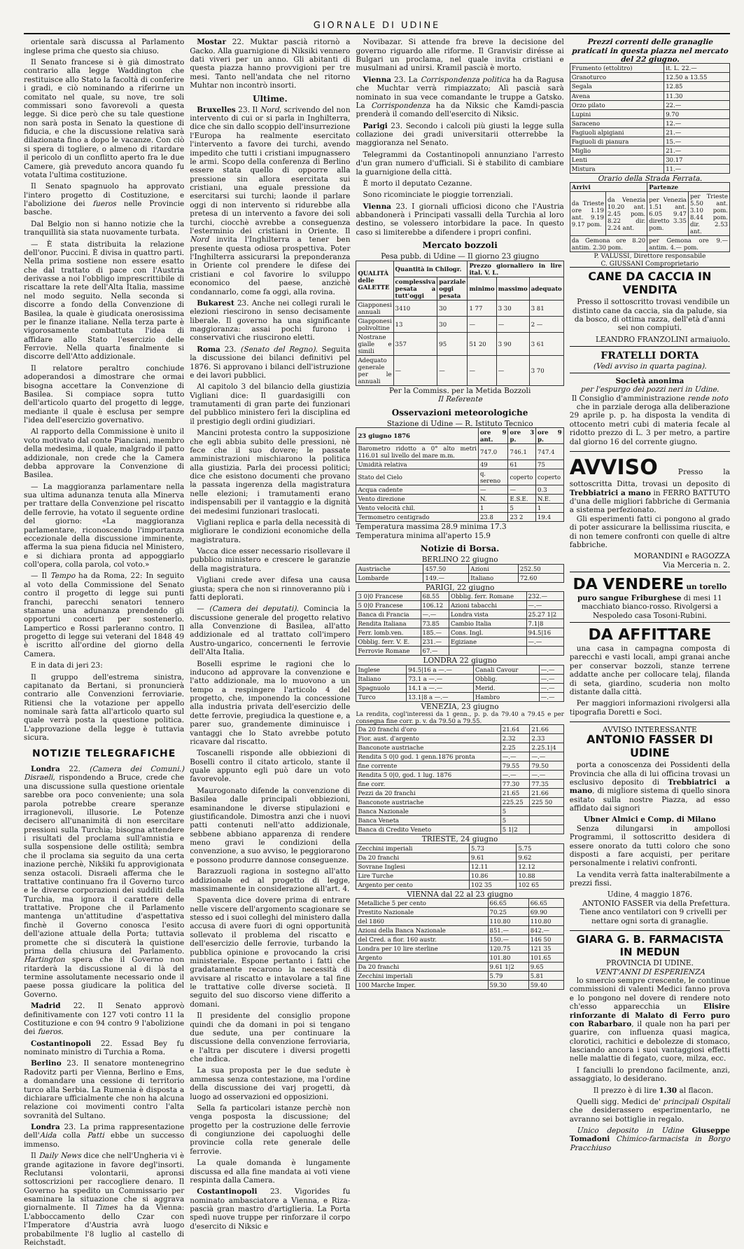GIORNALE DI UDINE
orientale sarà discussa al Parlamento inglese prima che questo sia chiuso.
Il Senato francese si è già dimostrato contrario alla legge Waddington che restituisce allo Stato la facoltà di conferire i gradi, e ciò nominando a riferirne un comitato nel quale, su nove, tre soli commissari sono favorevoli a questa legge. Si dice però che su tale questione non sarà posta in Senato la questione di fiducia, e che la discussione relativa sarà dilazionata fino a dopo le vacanze. Con ciò si spera di togliere, o almeno di ritardare il pericolo di un conflitto aperto fra le due Camere, già preveduto ancora quando fu votata l'ultima costituzione.
Il Senato spagnuolo ha approvato l'intero progetto di Costituzione, e l'abolizione dei fueros nelle Provincie basche.
Dal Belgio non si hanno notizie che la tranquillità sia stata nuovamente turbata.
— È stata distribuita la relazione dell'onor. Puccini. È divisa in quattro parti. Nella prima sostiene non essere esatto che dal trattato di pace con l'Austria derivasse a noi l'obbligo imprescrittibile di riscattare la rete dell'Alta Italia, massime nel modo seguito. Nella seconda si discorre a fondo della Convenzione di Basilea, la quale è giudicata onerosissima per le finanze italiane. Nella terza parte è vigorosamente combattuta l'idea di affidare allo Stato l'esercizio delle Ferrovie. Nella quarta finalmente si discorre dell'Atto addizionale.
Il relatore peraltro conchiude adoperandosi a dimostrare che ormai bisogna accettare la Convenzione di Basilea. Si compiace sopra tutto dell'articolo quarto del progetto di legge, mediante il quale è esclusa per sempre l'idea dell'esercizio governativo.
Al rapporto della Commissione è unito il voto motivato dal conte Pianciani, membro della medesima, il quale, malgrado il patto addizionale, non crede che la Camera debba approvare la Convenzione di Basilea.
— La maggioranza parlamentare nella sua ultima adunanza tenuta alla Minerva per trattare della Convenzione pel riscatto delle ferrovie, ha votato il seguente ordine del giorno: «La maggioranza parlamentare, riconoscendo l'importanza eccezionale della discussione imminente, afferma la sua piena fiducia nel Ministero, e si dichiara pronta ad appoggiarlo coll'opera, colla parola, col voto.»
— Il Tempo ha da Roma, 22: In seguito al voto della Commissione del Senato contro il progetto di legge sui punti franchi, parecchi senatori tennero stamane una adunanza prendendo gli opportuni concerti per sostenerlo. Lampertico e Rossi parleranno contro. Il progetto di legge sui veterani del 1848 49 è iscritto all'ordine del giorno della Camera.
E in data di jeri 23:
Il gruppo dell'estrema sinistra, capitanato da Bertani, si pronuncierà contrario alle Convenzioni ferroviarie. Ritiensi che la votazione per appello nominale sarà fatta all'articolo quarto sul quale verrà posta la questione politica. L'approvazione della legge è tuttavia sicura.
NOTIZIE TELEGRAFICHE
Londra 22. (Camera dei Comuni.) Disraeli, rispondendo a Bruce, crede che una discussione sulla questione orientale sarebbe ora poco conveniente; una sola parola potrebbe creare speranze irragionevoli, illusorie. Le Potenze decisero all'unanimità di non esercitare pressioni sulla Turchia; bisogna attendere i risultati del proclama sull'amnistia e sulla sospensione delle ostilità; sembra che il proclama sia seguito da una certa inazione perchè, Nikšiki fu approvigionata senza ostacoli. Disraeli afferma che le trattative continuano fra il Governo turco e le diverse corporazioni dei sudditi della Turchia, ma ignora il carattere delle trattative. Propone che il Parlamento mantenga un'attitudine d'aspettativa finchè il Governo conosca l'esito dell'azione attuale della Porta; tuttavia promette che si discuterà la quistione prima della chiusura del Parlamento. Hartington spera che il Governo non ritarderà la discussione al di là del termine assolutamente necessario onde il paese possa giudicare la politica del Governo.
Madrid 22. Il Senato approvò definitivamente con 127 voti contro 11 la Costituzione e con 94 contro 9 l'abolizione dei fueros.
Costantinopoli 22. Essad Bey fu nominato ministro di Turchia a Roma.
Berlino 23. Il senatore montenegrino Radovitz parti per Vienna, Berlino e Ems, a domandare una cessione di territorio turco alla Serbia. La Rumenia è disposta a dichiarare ufficialmente che non ha alcuna relazione coi movimenti contro l'alta sovranità del Sultano.
Londra 23. La prima rappresentazione dell'Aida colla Patti ebbe un successo immenso.
Il Daily News dice che nell'Ungheria vi è grande agitazione in favore degl'insorti. Reclutansi volontarii, apronsi sottoscrizioni per raccogliere denaro. Il Governo ha spedito un Commissario per esaminare la situazione che si aggrava giornalmente. Il Times ha da Vienna: L'abboccamento dello Czar con l'Imperatore d'Austria avrà luogo probabilmente l'8 luglio al castello di Reichstadt.
Mostar 22. Muktar pascià ritornò a Gacko. Alla guarnigione di Niksiki vennero dati viveri per un anno. Gli abitanti di questa piazza hanno provvigioni per tre mesi. Tanto nell'andata che nel ritorno Muhtar non incontrò insorti.
Ultime.
Bruxelles 23. Il Nord, scrivendo del non intervento di cui or si parla in Inghilterra, dice che sin dallo scoppio dell'insurrezione l'Europa ha realmente esercitato l'intervento a favore dei turchi, avendo impedito che tutti i cristiani impugnassero le armi. Scopo della conferenza di Berlino essere stata quello di opporre alla pressione sin allora esercitata sui cristiani, una eguale pressione da esercitarsi sui turchi; laonde il parlare oggi di non intervento si ridurebbe alla pretesa di un intervento a favore dei soli turchi, ciocchè avrebbe a conseguenza l'esterminio dei cristiani in Oriente. Il Nord invita l'Inghilterra a tener ben presente questa odiosa prospettiva. Poter l'Inghilterra assicurarsi la preponderanza in Oriente col prendere le difese dei cristiani e col favorire lo sviluppo economico del paese, anzichè condannarlo, come fa oggi, alla rovina.
Bukarest 23. Anche nei collegi rurali le elezioni riescirono in senso decisamente liberale. Il governo ha una significante maggioranza: assai pochi furono i conservativi che riuscirono eletti.
Roma 23. (Senato del Regno). Seguita la discussione dei bilanci definitivi pel 1876. Si approvano i bilanci dell'istruzione e dei lavori pubblici.
Al capitolo 3 del bilancio della giustizia Vigliani dice: Il guardasigilli con tramutamenti di gran parte dei funzionari del pubblico ministero ferì la disciplina ed il prestigio degli ordini giudiziari.
Mancini protesta contro la supposizione che egli abbia subito delle pressioni, nè fece che il suo dovere; le passate amministrazioni mischiarono la politica alla giustizia. Parla dei processi politici; dice che esistono documenti che provano la passata ingerenza della magistratura nelle elezioni; i tramutamenti erano indispensabili per il vantaggio e la dignità dei medesimi funzionari traslocati.
Vigliani replica e parla della necessità di migliorare le condizioni economiche della magistratura.
Vacca dice esser necessario risollevare il pubblico ministero e crescere le garanzie della magistratura.
Vigliani crede aver difesa una causa giusta; spera che non si rinnoveranno più i fatti deplorati.
— (Camera dei deputati). Comincia la discussione generale del progetto relativo alla Convenzione di Basilea, all'atto addizionale ed al trattato coll'impero Austro-ungarico, concernenti le ferrovie dell'Alta Italia.
Boselli esprime le ragioni che lo inducono ad approvare la convenzione e l'atto addizionale, ma lo muovono a un tempo a respingere l'articolo 4 del progetto, che, imponendo la concessione alla industria privata dell'esercizio delle dette ferrovie, pregiudica la questione e, a parer suo, grandemente diminuisce i vantaggi che lo Stato avrebbe potuto ricavare dal riscatto.
Toscanelli risponde alle obbiezioni di Boselli contro il citato articolo, stante il quale appunto egli può dare un voto favorevole.
Maurogonato difende la convenzione di Basilea dalle principali obbiezioni, esaminandone le diverse stipulazioni e giustificandole. Dimostra anzi che i nuovi patti contenuti nell'atto addizionale, sebbene abbiano apparenza di rendere meno gravi le condizioni della convenzione, a suo avviso, le peggiorarono e possono produrre dannose conseguenze.
Barazzuoli ragiona in sostegno all'atto addizionale ed al progetto di legge, massimamente in considerazione all'art. 4.
Spaventa dice dovere prima di entrare nelle viscere dell'argomento scagionare se stesso ed i suoi colleghi del ministero dalla accusa di avere fuori di ogni opportunità sollevato il problema del riscatto e dell'esercizio delle ferrovie, turbando la pubblica opinione e provocando la crisi ministeriale. Espone pertanto i fatti che gradatamente recarono la necessità di avvisare al riscatto e intavolare a tal fine le trattative colle diverse società. Il seguito del suo discorso viene differito a domani.
Il presidente del consiglio propone quindi che da domani in poi si tengano due sedute, una per continuare la discussione della convenzione ferroviaria, e l'altra per discutere i diversi progetti che indica.
La sua proposta per le due sedute è ammessa senza contestazione, ma l'ordine della discussione dei varj progetti, dà luogo ad osservazioni ed opposizioni.
Sella fa particolari istanze perchè non venga posposta la discussione; del progetto per la costruzione delle ferrovie di congiunzione dei capoluoghi delle provincie colla rete generale delle ferrovie.
La quale domanda è lungamente discussa ed alla fine mandata ai voti viene respinta dalla Camera.
Costantinopoli 23. Vigorides fu nominato ambasciatore a Vienna, e Riza-pascià gran mastro d'artiglieria. La Porta spedì nuove truppe per rinforzare il corpo d'esercito di Niksic e
Novibazar. Si attende fra breve la decisione del governo riguardo alle riforme. Il Granvisir dirésse ai Bulgari un proclama, nel quale invita cristiani e musulmani ad unirsi. Kramil pascià è morto.
Vienna 23. La Corrispondenza politica ha da Ragusa che Muchtar verrà rimpiazzato; Alì pascià sarà nominato in sua vece comandante le truppe a Gatsko. La Corrispondenza ha da Niksic che Kamdi-pascia prenderà il comando dell'esercito di Niksic.
Parigi 23. Secondo i calcoli più giusti la legge sulla collazione dei gradi universitarii otterrebbe la maggioranza nel Senato.
Telegrammi da Costantinopoli annunziano l'arresto d'un gran numero d'ufficiali. Si è stabilito di cambiare la guarnigione della città.
È morto il deputato Cezanne.
Sono ricominciate le pioggie torrenziali.
Vienna 23. I giornali ufficiosi dicono che l'Austria abbandonerà i Principati vassalli della Turchia al loro destino, se volessero intorbidare la pace. In questo caso si limiterebbe a difendere i propri confini.
Mercato bozzoli
Pesa pubb. di Udine — Il giorno 23 giugno
| QUALITÀ delle GALETTE | Quantità in Chilogr. | | Prezzo giornaliero in lire ital. V. L. | | |
| --- | --- | --- | --- | --- | --- |
| | complessiva pesata a tutt'oggi | parziale oggi pesata | minimo | massimo | adequato |
| Giapponesi annuali | 3410 | 30 | 1 77 | 3 30 | 3 81 |
| Giapponesi polivoltine | 13 | 30 | — | — | 2 — |
| Nostrane gialle e simili | 357 | 95 | 51 20 | 3 90 | 3 61 |
| Adequato generale per le annuali | — | — | — | — | 3 70 |
Per la Commiss. per la Metida Bozzoli
Il Referente
Osservazioni meteorologiche
Stazione di Udine — R. Istituto Tecnico
| 23 giugno 1876 | ore 9 ant. | ore 3 p. | ore 9 p. |
| --- | --- | --- | --- |
| Barometro ridotto a 0° alto metri 116.01 sul livello del mare m.m. | 747.0 | 746.1 | 747.4 |
| Umidità relativa | 49 | 61 | 75 |
| Stato del Cielo | q. sereno | coperto | coperto |
| Acqua cadente | — | — | 0.3 |
| Vento direzione | N. | E.S.E. | N.E. |
| Vento velocità chil. | 1 | 5 | 1 |
| Termometro centigrado | 23.8 | 23 2 | 19.4 |
Temperatura massima 28.9 minima 17.3
Temperatura minima all'aperto 15.9
Notizie di Borsa.
BERLINO 22 giugno
| Austriache | 457.50 | Azioni | 252.50 |
| Lombarde | 149.— | Italiano | 72.60 |
PARIGI, 22 giugno
| 3 0/0 Francese | 68.55 | Obblig. ferr. Romane | 232.— |
| 5 0/0 Francese | 106.12 | Azioni tabacchi | —.— |
| Banca di Francia | —.— | Londra vista | 25.27 1/2 |
| Rendita Italiana | 73.85 | Cambio Italia | 7.1/8 |
| Ferr. lomb.ven. | 185.— | Cons. Ingl. | 94.5/16 |
| Obblig. ferr. V. E. | 231.— | Egiziane | —.— |
| Ferrovie Romane | 67.— | | |
LONDRA 22 giugno
| Inglese | 94.5/16 a —.— | Canali Cavour | —.— |
| Italiano | 73.1 a —.— | Obblig. | —.— |
| Spagnuolo | 14.1 a —.— | Merid. | —.— |
| Turco | 13.1/8 a —.— | Hambro | —.— |
VENEZIA, 23 giugno
La rendita, cogl'interessi da 1 genn., p. p. da 79.40 a 79.45 e per consegna fine corr. p. v. da 79.50 a 79.55.
| Da 20 franchi d'oro | 21.64 | 21.66 |
| Fior. aust. d'argento | 2.32 | 2.33 |
| Banconote austriache | 2.25 | 2.25.1/4 |
| Rendita 5 0/0 god. 1 genn.1876 pronta | —.— | —.— |
| fine corrente | 79.55 | 79.50 |
| Rendita 5 0/0, god. 1 lug. 1876 | —.— | —.— |
| fine corr. | 77.30 | 77.35 |
| Pezzi da 20 franchi | 21.65 | 21.66 |
| Banconote austriache | 225.25 | 225 50 |
| Banca Nazionale | 5 | |
| Banca Veneta | 5 | |
| Banca di Credito Veneto | 5 1/2 | |
TRIESTE, 24 giugno
| Zecchini imperiali | 5.73 | 5.75 |
| Da 20 franchi | 9.61 | 9.62 |
| Sovrane Inglesi | 12.11 | 12.12 |
| Lire Turche | 10.86 | 10.88 |
| Argento per cento | 102 35 | 102 65 |
VIENNA dal 22 al 23 giugno
| Metalliche 5 per cento | 66.65 | 66.65 |
| Prestito Nazionale | 70.25 | 69.90 |
| del 1860 | 110.80 | 110.80 |
| Azioni della Banca Nazionale | 851.— | 842.— |
| del Cred. a fior. 160 austr. | 150.— | 146 50 |
| Londra per 10 lire sterline | 120.75 | 121 35 |
| Argento | 101.80 | 101.65 |
| Da 20 franchi | 9.61 1/2 | 9.65 |
| Zecchini imperiali | 5.79 | 5.81 |
| 100 Marche Imper. | 59.30 | 59.40 |
Prezzi correnti delle granaglie praticati in questa piazza nel mercato del 22 giugno.
| Frumento (ettolitro) | it. L. 22.— |
| Granoturco | 12.50 a 13.55 |
| Segala | 12.85 |
| Avena | 11.30 |
| Orzo pilato | 22.— |
| Lupini | 9.70 |
| Saraceno | 12.— |
| Fagiuoli alpigiani | 21.— |
| Fagiuoli di pianura | 15.— |
| Miglio | 21.— |
| Lenti | 30.17 |
| Mistura | 11.— |
Orario della Strada Ferrata.
| Arrivi | | Partenze | |
| --- | --- | --- | --- |
| da Trieste ore 1.19 ant. 9.19 9.17 pom. | da Venezia 10.20 ant. 2.45 pom. 8.22 dir. 2.24 ant. | per Venezia 1.51 ant. 6.05 9.47 diretto 3.35 pom. | per Trieste 5.50 ant. 3.10 pom. 8.44 pom. dir. 2.53 ant. |
| da Gemona ore 8.20 antim. 2.30 pom. | | per Gemona ore 9.— antim. 4.— pom. | |
P. VALUSSI, Direttore responsabile
C. GIUSSANI Comproprietario
CANE DA CACCIA IN VENDITA
Presso il sottoscritto trovasi vendibile un distinto cane da caccia, sia da palude, sia da bosco, di ottima razza, dell'età d'anni sei non compiuti.
LEANDRO FRANZOLINI armaiuolo.
FRATELLI DORTA
(Vedi avviso in quarta pagina).
Società anonima
per l'espurgo dei pozzi neri in Udine.
Il Consiglio d'amministrazione rende noto
che in parziale deroga alla deliberazione 29 aprile p. p. ha disposta la vendita di ottocento metri cubi di materia fecale al ridotto prezzo di L. 3 per metro, a partire dal giorno 16 del corrente giugno.
AVVISO Presso la sottoscritta Ditta, trovasi un deposito di Trebbiatrici a mano in FERRO BATTUTO d'una delle migliori fabbriche di Germania a sistema perfezionato.
Gli esperimenti fatti ci pongono al grado di poter assicurare la bellissima riuscita, e di non temere confronti con quelle di altre fabbriche.
MORANDINI e RAGOZZA
Via Merceria n. 2.
DA VENDERE un torello puro sangue Friburghese di mesi 11 macchiato bianco-rosso. Rivolgersi a Nespoledo casa Tosoni-Rubini.
DA AFFITTARE
una casa in campagna composta di parecchi e vasti locali, ampi granai anche per conservar bozzoli, stanze terrene addatte anche per collocare telaj, filanda di seta, giardino, scuderia non molto distante dalla città.
Per maggiori informazioni rivolgersi alla tipografia Doretti e Soci.
AVVISO INTERESSANTE
ANTONIO FASSER DI UDINE
porta a conoscenza dei Possidenti della Provincia che alla di lui officina trovasi un esclusivo deposito di Trebbiatrici a mano, di migliore sistema di quello sinora esitato sulla nostre Piazza, ad esso affidato dai signori
Ubner Almici e Comp. di Milano
Senza dilungarsi in ampollosi Programmi, il sottoscritto desidera di essere onorato da tutti coloro che sono disposti a fare acquisti, per peritare personalmente i relativi confronti.
La vendita verrà fatta inalterabilmente a prezzi fissi.
Udine, 4 maggio 1876.
ANTONIO FASSER via della Prefettura.
Tiene anco ventilatori con 9 crivelli per nettare ogni sorta di granaglie.
GIARA G. B. FARMACISTA IN MEDUN
PROVINCIA DI UDINE.
VENT'ANNI DI ESPERIENZA
lo smercio sempre crescente, le continue commissioni di valenti Medici fanno prova e lo pongono nel dovere di rendere noto ch'esso apparecchia un Elisire rinforzante di Malato di Ferro puro con Rabarbaro, il quale non ha pari per guarire, con influenza quasi magica, clorotici, rachitici e debolezze di stomaco, lasciando ancora i suoi vantaggiosi effetti nelle malattie di fegato, cuore, milza, ecc.
I fanciulli lo prendono facilmente, anzi, assaggiato, lo desiderano.
Il prezzo è di lire 1.30 al flacon.
Quelli sigg. Medici de' principali Ospitali che desiderassero esperimentarlo, ne avranno sei bottiglie in regalo.
Unico deposito in Udine Giuseppe Tomadoni Chimico-farmacista in Borgo Pracchiuso